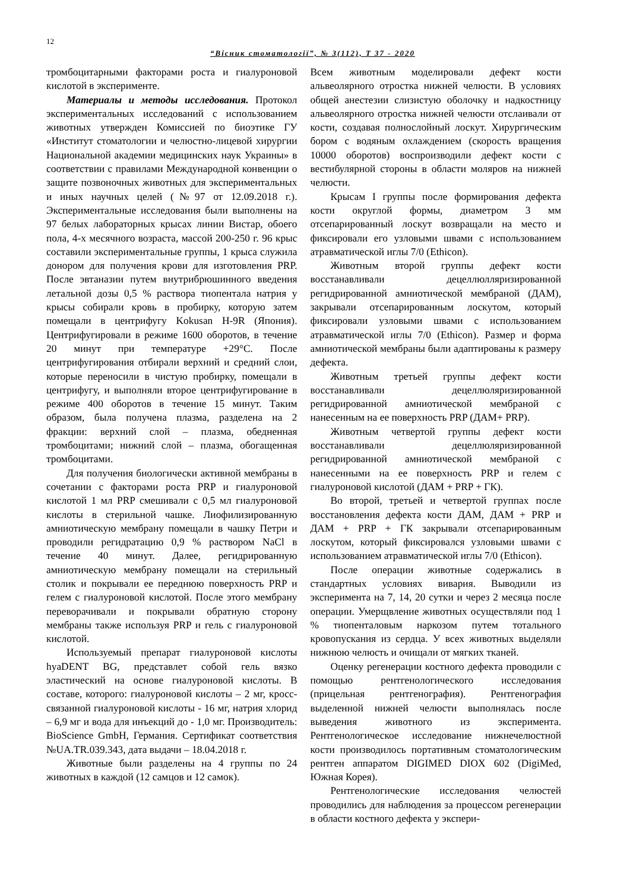12
“Вісник стоматології”, № 3(112), Т 37 - 2020
тромбоцитарными факторами роста и гиалуроновой кислотой в эксперименте.
Материалы и методы исследования. Протокол экспериментальных исследований с использованием животных утвержден Комиссией по биоэтике ГУ «Институт стоматологии и челюстно-лицевой хирургии Национальной академии медицинских наук Украины» в соответствии с правилами Международной конвенции о защите позвоночных животных для экспериментальных и иных научных целей (№97 от 12.09.2018 г.). Экспериментальные исследования были выполнены на 97 белых лабораторных крысах линии Вистар, обоего пола, 4-х месячного возраста, массой 200-250 г. 96 крыс составили экспериментальные группы, 1 крыса служила донором для получения крови для изготовления PRP. После эвтаназии путем внутрибрюшинного введения летальной дозы 0,5 % раствора тиопентала натрия у крысы собирали кровь в пробирку, которую затем помещали в центрифугу Kokusan H-9R (Япония). Центрифугировали в режиме 1600 оборотов, в течение 20 минут при температуре +29°С. После центрифугирования отбирали верхний и средний слои, которые переносили в чистую пробирку, помещали в центрифугу, и выполняли второе центрифугирование в режиме 400 оборотов в течение 15 минут. Таким образом, была получена плазма, разделена на 2 фракции: верхний слой – плазма, обедненная тромбоцитами; нижний слой – плазма, обогащенная тромбоцитами.
Для получения биологически активной мембраны в сочетании с факторами роста PRP и гиалуроновой кислотой 1 мл PRP смешивали с 0,5 мл гиалуроновой кислоты в стерильной чашке. Лиофилизированную амниотическую мембрану помещали в чашку Петри и проводили регидратацию 0,9 % раствором NaCl в течение 40 минут. Далее, регидрированную амниотическую мембрану помещали на стерильный столик и покрывали ее переднюю поверхность PRP и гелем с гиалуроновой кислотой. После этого мембрану переворачивали и покрывали обратную сторону мембраны также используя PRP и гель с гиалуроновой кислотой.
Используемый препарат гиалуроновой кислоты hyaDENT BG, представлет собой гель вязко эластический на основе гиалуроновой кислоты. В составе, которого: гиалуроновой кислоты – 2 мг, кросс-связанной гиалуроновой кислоты - 16 мг, натрия хлорид – 6,9 мг и вода для инъекций до - 1,0 мг. Производитель: BioScience GmbH, Германия. Сертификат соответствия №UA.TR.039.343, дата выдачи – 18.04.2018 г.
Животные были разделены на 4 группы по 24 животных в каждой (12 самцов и 12 самок).
Всем животным моделировали дефект кости альвеолярного отростка нижней челюсти. В условиях общей анестезии слизистую оболочку и надкостницу альвеолярного отростка нижней челюсти отслаивали от кости, создавая полнослойный лоскут. Хирургическим бором с водяным охлаждением (скорость вращения 10000 оборотов) воспроизводили дефект кости с вестибулярной стороны в области моляров на нижней челюсти.
Крысам I группы после формирования дефекта кости округлой формы, диаметром 3 мм отсепарированный лоскут возвращали на место и фиксировали его узловыми швами с использованием атравматической иглы 7/0 (Ethicon).
Животным второй группы дефект кости восстанавливали децеллюлляризированной регидрированной амниотической мембраной (ДАМ), закрывали отсепарированным лоскутом, который фиксировали узловыми швами с использованием атравматической иглы 7/0 (Ethicon). Размер и форма амниотической мембраны были адаптированы к размеру дефекта.
Животным третьей группы дефект кости восстанавливали децеллюляризированной регидрированной амниотической мембраной с нанесенным на ее поверхность PRP (ДАМ+ PRP).
Животным четвертой группы дефект кости восстанавливали децеллюляризированной регидрированной амниотической мембраной с нанесенными на ее поверхность PRP и гелем с гиалуроновой кислотой (ДАМ + PRP + ГК).
Во второй, третьей и четвертой группах после восстановления дефекта кости ДАМ, ДАМ + PRP и ДАМ + PRP + ГК закрывали отсепарированным лоскутом, который фиксировался узловыми швами с использованием атравматической иглы 7/0 (Ethicon).
После операции животные содержались в стандартных условиях вивария. Выводили из эксперимента на 7, 14, 20 сутки и через 2 месяца после операции. Умерщвление животных осуществляли под 1 % тиопенталовым наркозом путем тотального кровопускания из сердца. У всех животных выделяли нижнюю челюсть и очищали от мягких тканей.
Оценку регенерации костного дефекта проводили с помощью рентгенологического исследования (прицельная рентгенография). Рентгенография выделенной нижней челюсти выполнялась после выведения животного из эксперимента. Рентгенологическое исследование нижнечелюстной кости производилось портативным стоматологическим рентген аппаратом DIGIMED DIOX 602 (DigiMed, Южная Корея).
Рентгенологические исследования челюстей проводились для наблюдения за процессом регенерации в области костного дефекта у экспери-